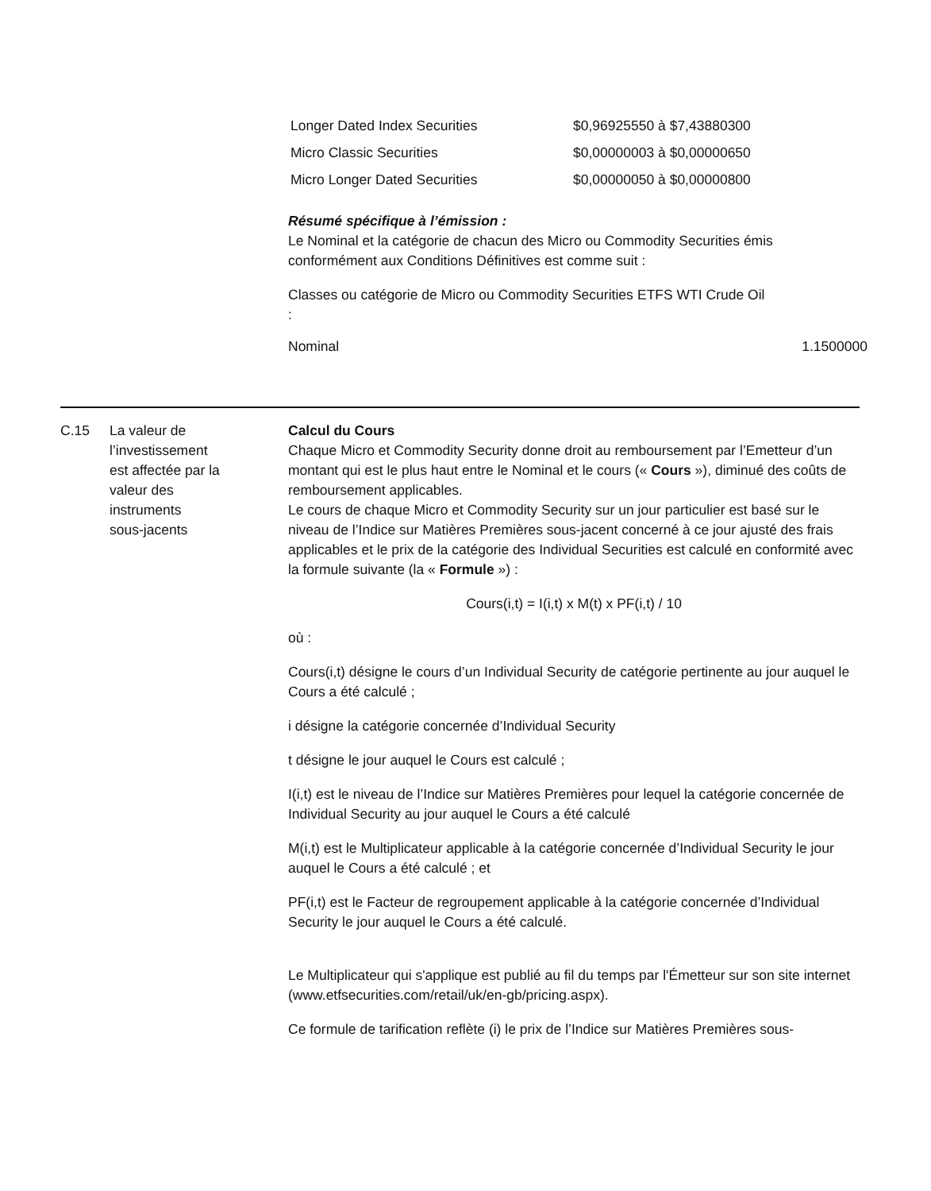| Longer Dated Index Securities | $0,96925550 à $7,43880300 |
| Micro Classic Securities | $0,00000003 à $0,00000650 |
| Micro Longer Dated Securities | $0,00000050 à $0,00000800 |
Résumé spécifique à l’émission :
Le Nominal et la catégorie de chacun des Micro ou Commodity Securities émis conformément aux Conditions Définitives est comme suit :
| Classes ou catégorie de Micro ou Commodity Securities : | ETFS WTI Crude Oil |
| Nominal | 1.1500000 |
C.15 La valeur de
l’investissement
est affectée par la
valeur des
instruments
sous-jacents
Calcul du Cours
Chaque Micro et Commodity Security donne droit au remboursement par l’Emetteur d’un montant qui est le plus haut entre le Nominal et le cours (« Cours »), diminué des coûts de remboursement applicables.
Le cours de chaque Micro et Commodity Security sur un jour particulier est basé sur le niveau de l’Indice sur Matières Premières sous-jacent concerné à ce jour ajusté des frais applicables et le prix de la catégorie des Individual Securities est calculé en conformité avec la formule suivante (la « Formule ») :
Cours(i,t) = I(i,t) x M(t) x PF(i,t) / 10
où :
Cours(i,t) désigne le cours d’un Individual Security de catégorie pertinente au jour auquel le Cours a été calculé ;
i désigne la catégorie concernée d’Individual Security
t désigne le jour auquel le Cours est calculé ;
I(i,t) est le niveau de l’Indice sur Matières Premières pour lequel la catégorie concernée de Individual Security au jour auquel le Cours a été calculé
M(i,t) est le Multiplicateur applicable à la catégorie concernée d’Individual Security le jour auquel le Cours a été calculé ; et
PF(i,t) est le Facteur de regroupement applicable à la catégorie concernée d’Individual Security le jour auquel le Cours a été calculé.
Le Multiplicateur qui s'applique est publié au fil du temps par l'Émetteur sur son site internet (www.etfsecurities.com/retail/uk/en-gb/pricing.aspx).
Ce formule de tarification reflète (i) le prix de l’Indice sur Matières Premières sous-